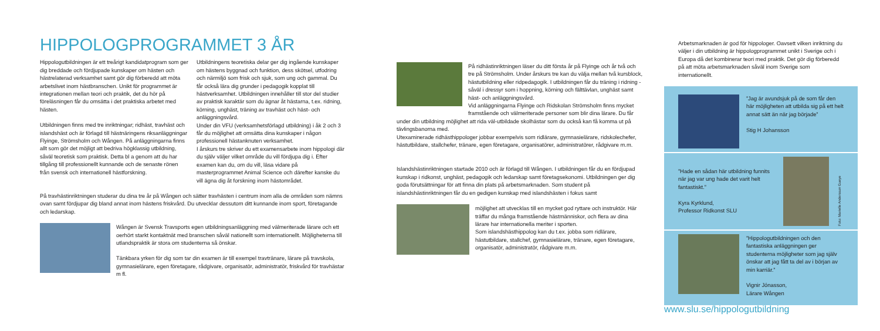HIPPOLOGPROGRAMMET 3 ÅR
Hippologutbildningen är ett treårigt kandidatprogram som ger dig breddade och fördjupade kunskaper om hästen och hästrelaterad verksamhet samt gör dig förberedd att möta arbetslivet inom hästbranschen. Unikt för programmet är integrationen mellan teori och praktik, det du hör på föreläsningen får du omsätta i det praktiska arbetet med hästen.
Utbildningen finns med tre inriktningar; ridhäst, travhäst och islandshäst och är förlagd till hästnäringens riksanläggningar Flyinge, Strömsholm och Wången. På anläggningarna finns allt som gör det möjligt att bedriva högklassig utbildning, såväl teoretisk som praktisk. Detta bl a genom att du har tillgång till professionellt kunnande och de senaste rönen från svensk och internationell hästforskning.
Utbildningens teoretiska delar ger dig ingående kunskaper om hästens byggnad och funktion, dess skötsel, utfodring och närmiljö som frisk och sjuk, som ung och gammal. Du får också lära dig grunder i pedagogik kopplat till hästverksamhet. Utbildningen innehåller till stor del studier av praktisk karaktär som du ägnar åt hästarna, t.ex. ridning, körning, unghäst, träning av travhäst och häst- och anläggningsvård.
Under din VFU (verksamhetsförlagd utbildning) i åk 2 och 3 får du möjlighet att omsätta dina kunskaper i någon professionell hästanknuten verksamhet.
I årskurs tre skriver du ett examensarbete inom hippologi där du själv väljer vilket område du vill fördjupa dig i. Efter examen kan du, om du vill, läsa vidare på masterprogrammet Animal Science och därefter kanske du vill ägna dig åt forskning inom hästområdet.
På travhästinriktningen studerar du dina tre år på Wången och sätter travhästen i centrum inom alla de områden som nämns ovan samt fördjupar dig bland annat inom hästens friskvård. Du utvecklar dessutom ditt kunnande inom sport, företagande och ledarskap.
Wången är Svensk Travsports egen utbildningsanläggning med välmeriterade lärare och ett oerhört starkt kontaktnät med branschen såväl nationellt som internationellt. Möjligheterna till utlandspraktik är stora om studenterna så önskar.
Tänkbara yrken för dig som tar din examen är till exempel travtränare, lärare på travskola, gymnasielärare, egen företagare, rådgivare, organisatör, administratör, friskvård för travhästar m fl.
På ridhästinriktningen läser du ditt första år på Flyinge och år två och tre på Strömsholm. Under årskurs tre kan du välja mellan två kursblock, hästutbildning eller ridpedagogik. I utbildningen får du träning i ridning - såväl i dressyr som i hoppning, körning och fälttävlan, unghäst samt häst- och anläggningsvård.
Vid anläggningarna Flyinge och Ridskolan Strömsholm finns mycket framstående och välmeriterade personer som blir dina lärare. Du får under din utbildning möjlighet att rida väl-utbildade skolhästar som du också kan få komma ut på tävlingsbanorna med.
Utexaminerade ridhästhippologer jobbar exempelvis som ridlärare, gymnasielärare, ridskolechefer, hästutbildare, stallchefer, tränare, egen företagare, organisatörer, administratörer, rådgivare m.m.
Islandshästinriktningen startade 2010 och är förlagd till Wången. I utbildningen får du en fördjupad kunskap i ridkonst, unghäst, pedagogik och ledarskap samt företagsekonomi. Utbildningen ger dig goda förutsättningar för att finna din plats på arbetsmarknaden. Som student på islandshästinriktningen får du en gedigen kunskap med islandshästen i fokus samt
möjlighet att utvecklas till en mycket god ryttare och instruktör. Här träffar du många framstående hästmänniskor, och flera av dina lärare har internationella meriter i sporten.
Som islandshästhippolog kan du t.ex. jobba som ridlärare, hästutbildare, stallchef, gymnasielärare, tränare, egen företagare, organisatör, administratör, rådgivare m.m.
Arbetsmarknaden är god för hippologer. Oavsett vilken inriktning du väljer i din utbildning är hippologprogrammet unikt i Sverige och i Europa då det kombinerar teori med praktik. Det gör dig förberedd på att möta arbetsmarknaden såväl inom Sverige som internationellt.
”Jag är avundsjuk på de som får den här möjligheten att utbilda sig på ett helt annat sätt än när jag började”
Stig H Johansson
”Hade en sådan här utbildning funnits när jag var ung hade det varit helt fantastiskt.”
Kyra Kyrklund,
Professor Ridkonst SLU
Foto: Marielle Andersson Gueye
”Hippologutbildningen och den fantastiska anläggningen ger studenterna möjligheter som jag själv önskar att jag fått ta del av i början av min karriär.”
Vignir Jónasson,
Lärare Wången
www.slu.se/hippologutbildning